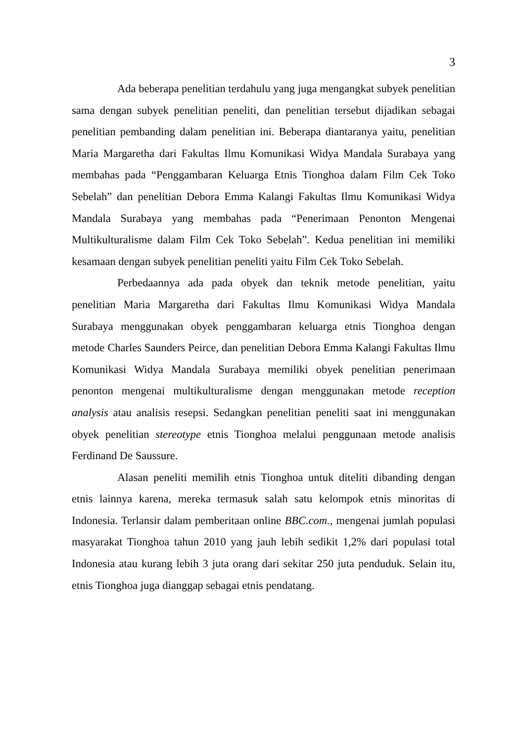3
Ada beberapa penelitian terdahulu yang juga mengangkat subyek penelitian sama dengan subyek penelitian peneliti, dan penelitian tersebut dijadikan sebagai penelitian pembanding dalam penelitian ini. Beberapa diantaranya yaitu, penelitian Maria Margaretha dari Fakultas Ilmu Komunikasi Widya Mandala Surabaya yang membahas pada “Penggambaran Keluarga Etnis Tionghoa dalam Film Cek Toko Sebelah” dan penelitian Debora Emma Kalangi Fakultas Ilmu Komunikasi Widya Mandala Surabaya yang membahas pada “Penerimaan Penonton Mengenai Multikulturalisme dalam Film Cek Toko Sebelah”. Kedua penelitian ini memiliki kesamaan dengan subyek penelitian peneliti yaitu Film Cek Toko Sebelah.
Perbedaannya ada pada obyek dan teknik metode penelitian, yaitu penelitian Maria Margaretha dari Fakultas Ilmu Komunikasi Widya Mandala Surabaya menggunakan obyek penggambaran keluarga etnis Tionghoa dengan metode Charles Saunders Peirce, dan penelitian Debora Emma Kalangi Fakultas Ilmu Komunikasi Widya Mandala Surabaya memiliki obyek penelitian penerimaan penonton mengenai multikulturalisme dengan menggunakan metode reception analysis atau analisis resepsi. Sedangkan penelitian peneliti saat ini menggunakan obyek penelitian stereotype etnis Tionghoa melalui penggunaan metode analisis Ferdinand De Saussure.
Alasan peneliti memilih etnis Tionghoa untuk diteliti dibanding dengan etnis lainnya karena, mereka termasuk salah satu kelompok etnis minoritas di Indonesia. Terlansir dalam pemberitaan online BBC.com., mengenai jumlah populasi masyarakat Tionghoa tahun 2010 yang jauh lebih sedikit 1,2% dari populasi total Indonesia atau kurang lebih 3 juta orang dari sekitar 250 juta penduduk. Selain itu, etnis Tionghoa juga dianggap sebagai etnis pendatang.